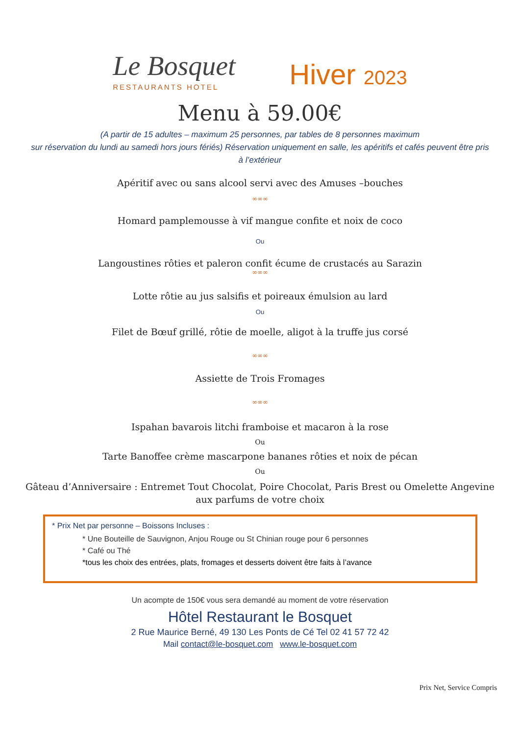Le Bosquet
RESTAURANTS HOTEL
Hiver 2023
Menu à 59.00€
(A partir de 15 adultes – maximum 25 personnes, par tables de 8 personnes maximum
sur réservation du lundi au samedi hors jours fériés) Réservation uniquement en salle, les apéritifs et cafés peuvent être pris à l’extérieur
Apéritif avec ou sans alcool servi avec des Amuses –bouches
∞∞∞
Homard pamplemousse à vif mangue confite et noix de coco
Ou
Langoustines rôties et paleron confit écume de crustacés au Sarazin
∞∞∞
Lotte rôtie au jus salsifis et poireaux émulsion au lard
Ou
Filet de Bœuf grillé, rôtie de moelle, aligot à la truffe jus corsé
∞∞∞
Assiette de Trois Fromages
∞∞∞
Ispahan bavarois litchi framboise et macaron à la rose
Ou
Tarte Banoffee crème mascarpone bananes rôties et noix de pécan
Ou
Gâteau d’Anniversaire : Entremet Tout Chocolat, Poire Chocolat, Paris Brest ou Omelette Angevine
aux parfums de votre choix
* Prix Net par personne – Boissons Incluses :
* Une Bouteille de Sauvignon, Anjou Rouge ou St Chinian rouge pour 6 personnes
* Café ou Thé
*tous les choix des entrées, plats, fromages et desserts doivent être faits à l’avance
Un acompte de 150€ vous sera demandé au moment de votre réservation
Hôtel Restaurant le Bosquet
2 Rue Maurice Berné, 49 130 Les Ponts de Cé Tel 02 41 57 72 42
Mail contact@le-bosquet.com www.le-bosquet.com
Prix Net, Service Compris